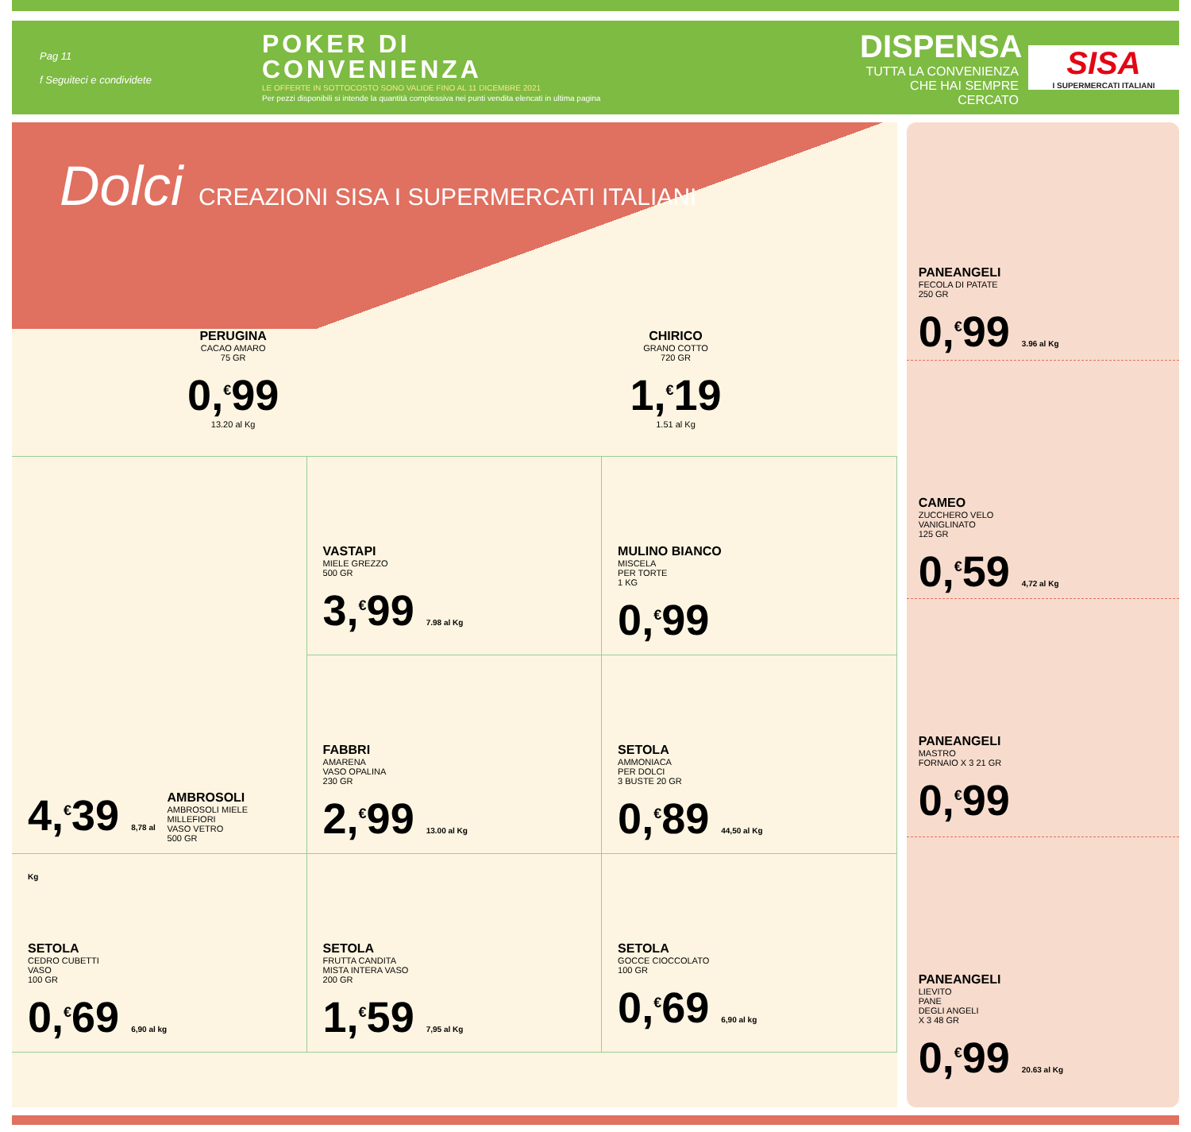Pag 11
f Seguiteci e condividete
POKER DI
CONVENIENZA
LE OFFERTE IN SOTTOCOSTO SONO VALIDE FINO AL 11 DICEMBRE 2021
Per pezzi disponibili si intende la quantità complessiva nei punti vendita elencati in ultima pagina
DISPENSA
TUTTA LA CONVENIENZA
CHE HAI SEMPRE CERCATO
SISA
I SUPERMERCATI ITALIANI
Dolci CREAZIONI SISA I SUPERMERCATI ITALIANI
PERUGINA
CACAO AMARO
75 GR
0,<sup>€</sup>99
13.20 al Kg
CHIRICO
GRANO COTTO
720 GR
1,<sup>€</sup>19
1.51 al Kg
4,<sup>€</sup>39 8,78 al Kg
AMBROSOLI
AMBROSOLI MIELE MILLEFIORI
VASO VETRO
500 GR
VASTAPI
MIELE GREZZO
500 GR
3,<sup>€</sup>99 7.98 al Kg
MULINO BIANCO
MISCELA
PER TORTE
1 KG
0,<sup>€</sup>99
FABBRI
AMARENA
VASO OPALINA
230 GR
2,<sup>€</sup>99 13.00 al Kg
SETOLA
AMMONIACA
PER DOLCI
3 BUSTE 20 GR
0,<sup>€</sup>89 44,50 al Kg
SETOLA
CEDRO CUBETTI
VASO
100 GR
0,<sup>€</sup>69 6,90 al kg
SETOLA
FRUTTA CANDITA
MISTA INTERA VASO
200 GR
1,<sup>€</sup>59 7,95 al Kg
SETOLA
GOCCE CIOCCOLATO
100 GR
0,<sup>€</sup>69 6,90 al kg
PANEANGELI
FECOLA DI PATATE
250 GR
0,<sup>€</sup>99 3.96 al Kg
CAMEO
ZUCCHERO VELO
VANIGLINATO
125 GR
0,<sup>€</sup>59 4,72 al Kg
PANEANGELI
MASTRO
FORNAIO X 3 21 GR
0,<sup>€</sup>99
PANEANGELI
LIEVITO
PANE
DEGLI ANGELI
X 3 48 GR
0,<sup>€</sup>99 20.63 al Kg